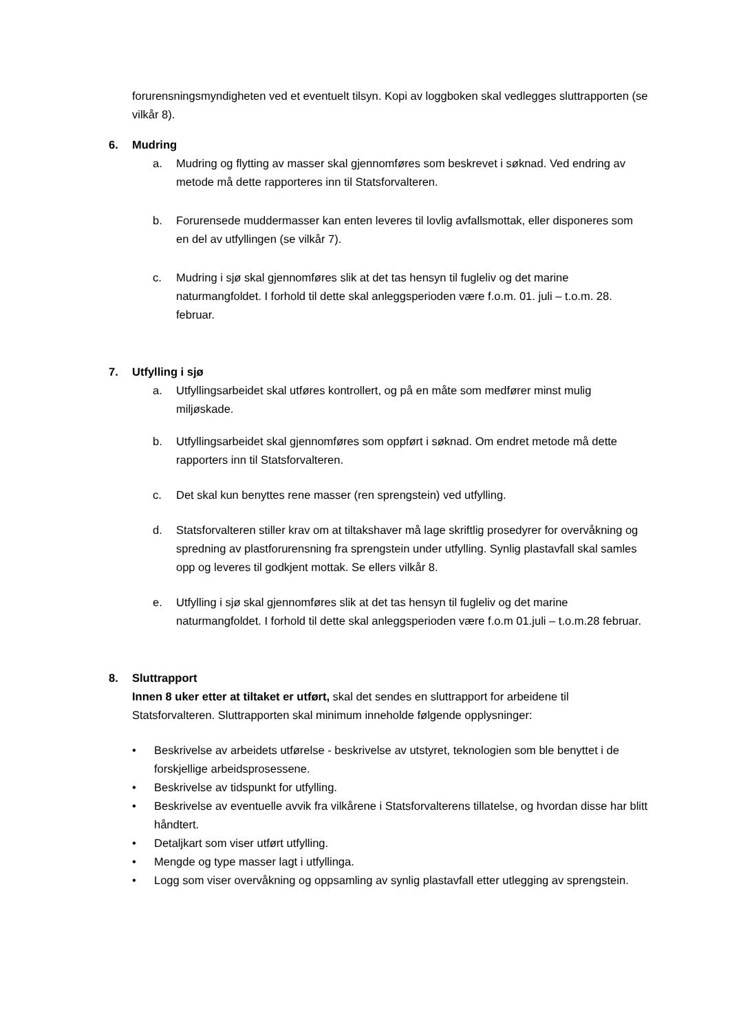forurensningsmyndigheten ved et eventuelt tilsyn. Kopi av loggboken skal vedlegges sluttrapporten (se vilkår 8).
6. Mudring
a. Mudring og flytting av masser skal gjennomføres som beskrevet i søknad. Ved endring av metode må dette rapporteres inn til Statsforvalteren.
b. Forurensede muddermasser kan enten leveres til lovlig avfallsmottak, eller disponeres som en del av utfyllingen (se vilkår 7).
c. Mudring i sjø skal gjennomføres slik at det tas hensyn til fugleliv og det marine naturmangfoldet. I forhold til dette skal anleggsperioden være f.o.m. 01. juli – t.o.m. 28. februar.
7. Utfylling i sjø
a. Utfyllingsarbeidet skal utføres kontrollert, og på en måte som medfører minst mulig miljøskade.
b. Utfyllingsarbeidet skal gjennomføres som oppført i søknad. Om endret metode må dette rapporters inn til Statsforvalteren.
c. Det skal kun benyttes rene masser (ren sprengstein) ved utfylling.
d. Statsforvalteren stiller krav om at tiltakshaver må lage skriftlig prosedyrer for overvåkning og spredning av plastforurensning fra sprengstein under utfylling. Synlig plastavfall skal samles opp og leveres til godkjent mottak. Se ellers vilkår 8.
e. Utfylling i sjø skal gjennomføres slik at det tas hensyn til fugleliv og det marine naturmangfoldet. I forhold til dette skal anleggsperioden være f.o.m 01.juli – t.o.m.28 februar.
8. Sluttrapport
Innen 8 uker etter at tiltaket er utført, skal det sendes en sluttrapport for arbeidene til Statsforvalteren. Sluttrapporten skal minimum inneholde følgende opplysninger:
• Beskrivelse av arbeidets utførelse - beskrivelse av utstyret, teknologien som ble benyttet i de forskjellige arbeidsprosessene.
• Beskrivelse av tidspunkt for utfylling.
• Beskrivelse av eventuelle avvik fra vilkårene i Statsforvalterens tillatelse, og hvordan disse har blitt håndtert.
• Detaljkart som viser utført utfylling.
• Mengde og type masser lagt i utfyllinga.
• Logg som viser overvåkning og oppsamling av synlig plastavfall etter utlegging av sprengstein.